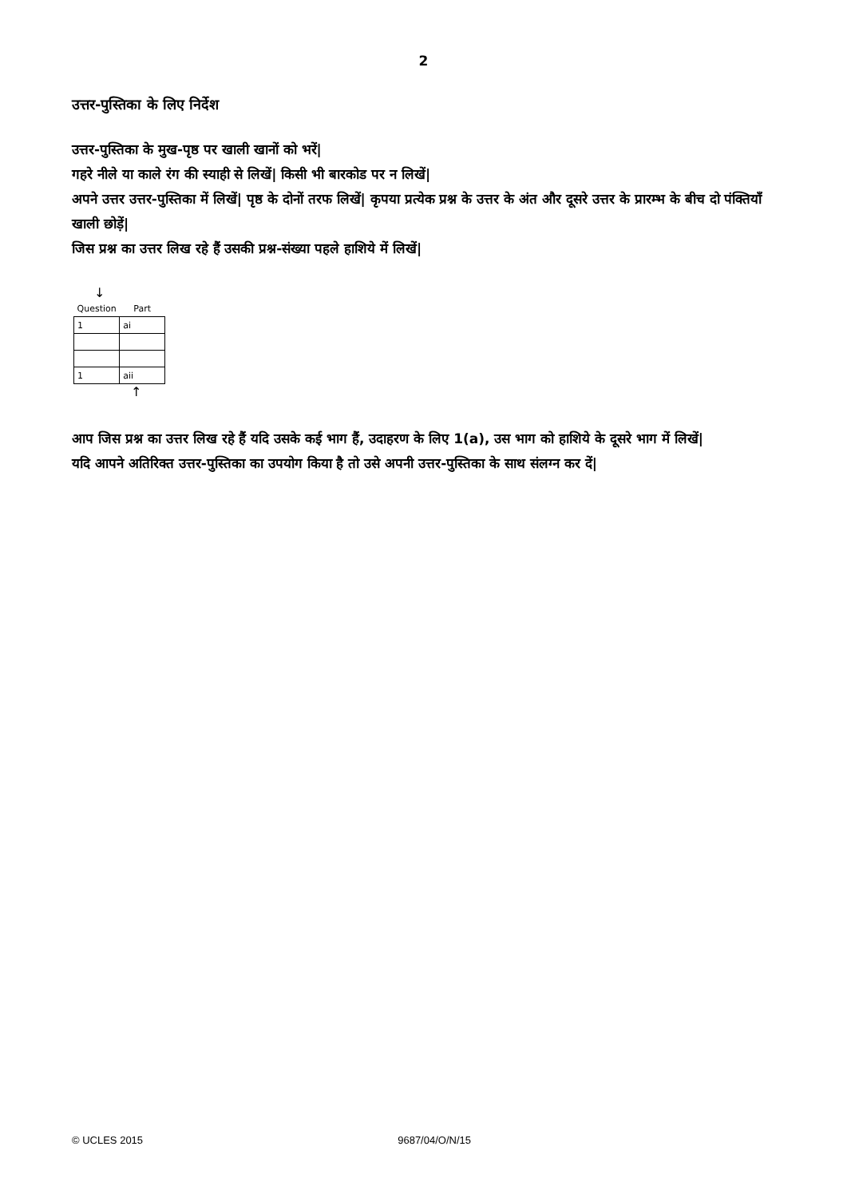2
उत्तर-पुस्तिका के लिए निर्देश
उत्तर-पुस्तिका के मुख-पृष्ठ पर खाली खानों को भरें|
गहरे नीले या काले रंग की स्याही से लिखें| किसी भी बारकोड पर न लिखें|
अपने उत्तर उत्तर-पुस्तिका में लिखें| पृष्ठ के दोनों तरफ लिखें| कृपया प्रत्येक प्रश्न के उत्तर के अंत और दूसरे उत्तर के प्रारम्भ के बीच दो पंक्तियाँ खाली छोड़ें|
जिस प्रश्न का उत्तर लिख रहे हैं उसकी प्रश्न-संख्या पहले हाशिये में लिखें|
↓
| Question | Part |
| --- | --- |
| 1 | ai |
| 1 | aii |
↑
आप जिस प्रश्न का उत्तर लिख रहे हैं यदि उसके कई भाग हैं, उदाहरण के लिए 1(a), उस भाग को हाशिये के दूसरे भाग में लिखें|
यदि आपने अतिरिक्त उत्तर-पुस्तिका का उपयोग किया है तो उसे अपनी उत्तर-पुस्तिका के साथ संलग्न कर दें|
© UCLES 2015 9687/04/O/N/15